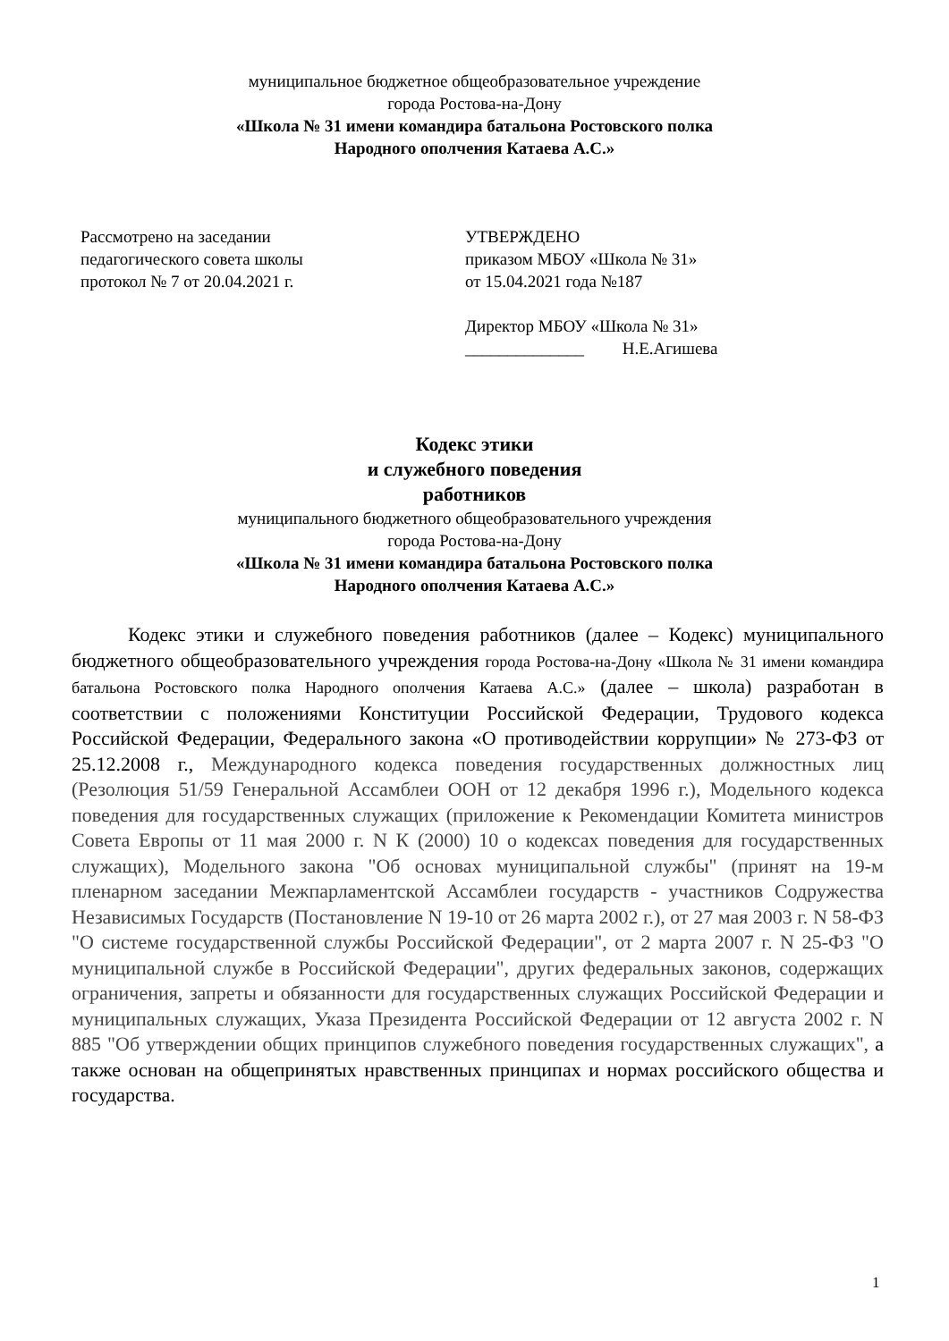муниципальное бюджетное общеобразовательное учреждение
города Ростова-на-Дону
«Школа № 31 имени командира батальона Ростовского полка
Народного ополчения Катаева А.С.»
Рассмотрено на заседании
педагогического совета школы
протокол № 7 от 20.04.2021 г.
УТВЕРЖДЕНО
приказом МБОУ «Школа № 31»
от 15.04.2021 года №187
Директор МБОУ «Школа № 31»
______________ Н.Е.Агишева
Кодекс этики
и служебного поведения
работников
муниципального бюджетного общеобразовательного учреждения
города Ростова-на-Дону
«Школа № 31 имени командира батальона Ростовского полка
Народного ополчения Катаева А.С.»
Кодекс этики и служебного поведения работников (далее – Кодекс) муниципального бюджетного общеобразовательного учреждения города Ростова-на-Дону «Школа № 31 имени командира батальона Ростовского полка Народного ополчения Катаева А.С.» (далее – школа) разработан в соответствии с положениями Конституции Российской Федерации, Трудового кодекса Российской Федерации, Федерального закона «О противодействии коррупции» № 273-ФЗ от 25.12.2008 г., Международного кодекса поведения государственных должностных лиц (Резолюция 51/59 Генеральной Ассамблеи ООН от 12 декабря 1996 г.), Модельного кодекса поведения для государственных служащих (приложение к Рекомендации Комитета министров Совета Европы от 11 мая 2000 г. N К (2000) 10 о кодексах поведения для государственных служащих), Модельного закона "Об основах муниципальной службы" (принят на 19-м пленарном заседании Межпарламентской Ассамблеи государств - участников Содружества Независимых Государств (Постановление N 19-10 от 26 марта 2002 г.), от 27 мая 2003 г. N 58-ФЗ "О системе государственной службы Российской Федерации", от 2 марта 2007 г. N 25-ФЗ "О муниципальной службе в Российской Федерации", других федеральных законов, содержащих ограничения, запреты и обязанности для государственных служащих Российской Федерации и муниципальных служащих, Указа Президента Российской Федерации от 12 августа 2002 г. N 885 "Об утверждении общих принципов служебного поведения государственных служащих", а также основан на общепринятых нравственных принципах и нормах российского общества и государства.
1